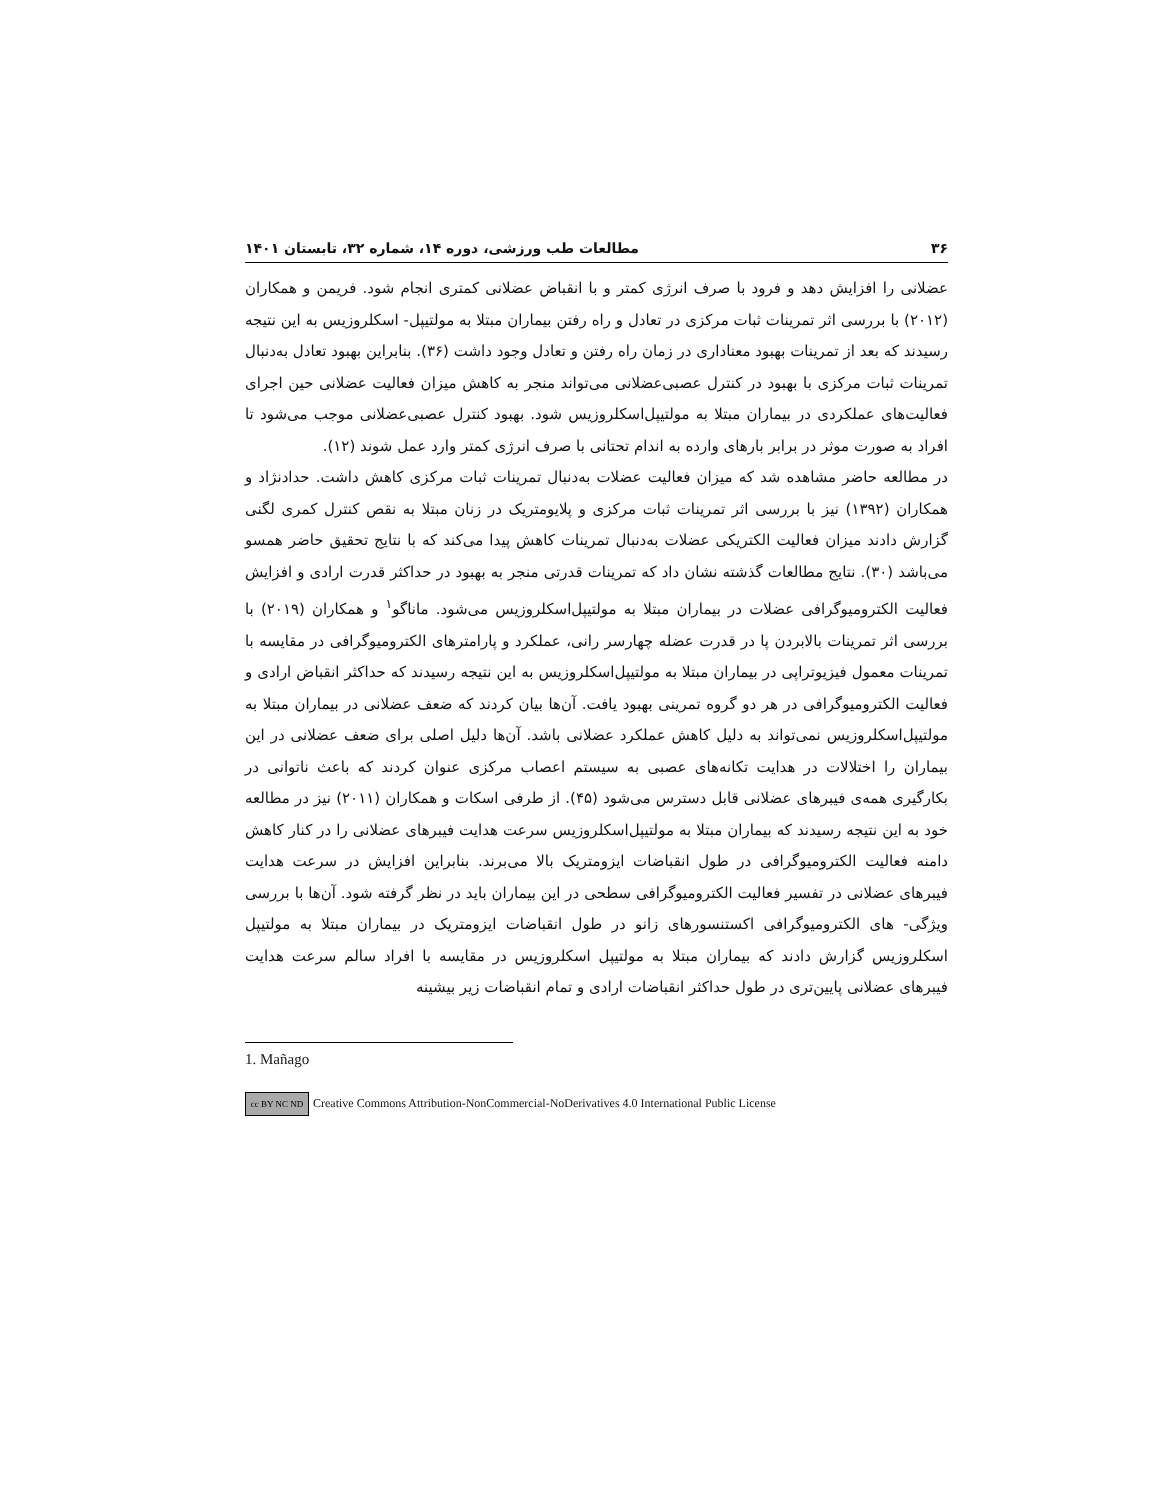۳۶ مطالعات طب ورزشی، دوره ۱۴، شماره ۳۲، تابستان ۱۴۰۱
عضلانی را افزایش دهد و فرود با صرف انرژی کمتر و با انقباض عضلانی کمتری انجام شود. فریمن و همکاران (۲۰۱۲) با بررسی اثر تمرینات ثبات مرکزی در تعادل و راه رفتن بیماران مبتلا به مولتیپل- اسکلروزیس به این نتیجه رسیدند که بعد از تمرینات بهبود معناداری در زمان راه رفتن و تعادل وجود داشت (۳۶). بنابراین بهبود تعادل به‌دنبال تمرینات ثبات مرکزی با بهبود در کنترل عصبی‌عضلانی می‌تواند منجر به کاهش میزان فعالیت عضلانی حین اجرای فعالیت‌های عملکردی در بیماران مبتلا به مولتیپل‌اسکلروزیس شود. بهبود کنترل عصبی‌عضلانی موجب می‌شود تا افراد به صورت موثر در برابر بارهای وارده به اندام تحتانی با صرف انرژی کمتر وارد عمل شوند (۱۲).
در مطالعه حاضر مشاهده شد که میزان فعالیت عضلات به‌دنبال تمرینات ثبات مرکزی کاهش داشت. حدادنژاد و همکاران (۱۳۹۲) نیز با بررسی اثر تمرینات ثبات مرکزی و پلایومتریک در زنان مبتلا به نقص کنترل کمری لگنی گزارش دادند میزان فعالیت الکتریکی عضلات به‌دنبال تمرینات کاهش پیدا می‌کند که با نتایج تحقیق حاضر همسو می‌باشد (۳۰). نتایج مطالعات گذشته نشان داد که تمرینات قدرتی منجر به بهبود در حداکثر قدرت ارادی و افزایش فعالیت الکترومیوگرافی عضلات در بیماران مبتلا به مولتیپل‌اسکلروزیس می‌شود. ماناگو<sup>۱</sup> و همکاران (۲۰۱۹) با بررسی اثر تمرینات بالابردن پا در قدرت عضله چهارسر رانی، عملکرد و پارامترهای الکترومیوگرافی در مقایسه با تمرینات معمول فیزیوتراپی در بیماران مبتلا به مولتیپل‌اسکلروزیس به این نتیجه رسیدند که حداکثر انقباض ارادی و فعالیت الکترومیوگرافی در هر دو گروه تمرینی بهبود یافت. آن‌ها بیان کردند که ضعف عضلانی در بیماران مبتلا به مولتیپل‌اسکلروزیس نمی‌تواند به دلیل کاهش عملکرد عضلانی باشد. آن‌ها دلیل اصلی برای ضعف عضلانی در این بیماران را اختلالات در هدایت تکانه‌های عصبی به سیستم اعصاب مرکزی عنوان کردند که باعث ناتوانی در بکارگیری همه‌ی فیبرهای عضلانی قابل دسترس می‌شود (۴۵). از طرفی اسکات و همکاران (۲۰۱۱) نیز در مطالعه خود به این نتیجه رسیدند که بیماران مبتلا به مولتیپل‌اسکلروزیس سرعت هدایت فیبرهای عضلانی را در کنار کاهش دامنه فعالیت الکترومیوگرافی در طول انقباضات ایزومتریک بالا می‌برند. بنابراین افزایش در سرعت هدایت فیبرهای عضلانی در تفسیر فعالیت الکترومیوگرافی سطحی در این بیماران باید در نظر گرفته شود. آن‌ها با بررسی ویژگی- های الکترومیوگرافی اکستنسورهای زانو در طول انقباضات ایزومتریک در بیماران مبتلا به مولتیپل اسکلروزیس گزارش دادند که بیماران مبتلا به مولتیپل اسکلروزیس در مقایسه با افراد سالم سرعت هدایت فیبرهای عضلانی پایین‌تری در طول حداکثر انقباضات ارادی و تمام انقباضات زیر بیشینه
1. Mañago
cc BY NC ND Creative Commons Attribution-NonCommercial-NoDerivatives 4.0 International Public License